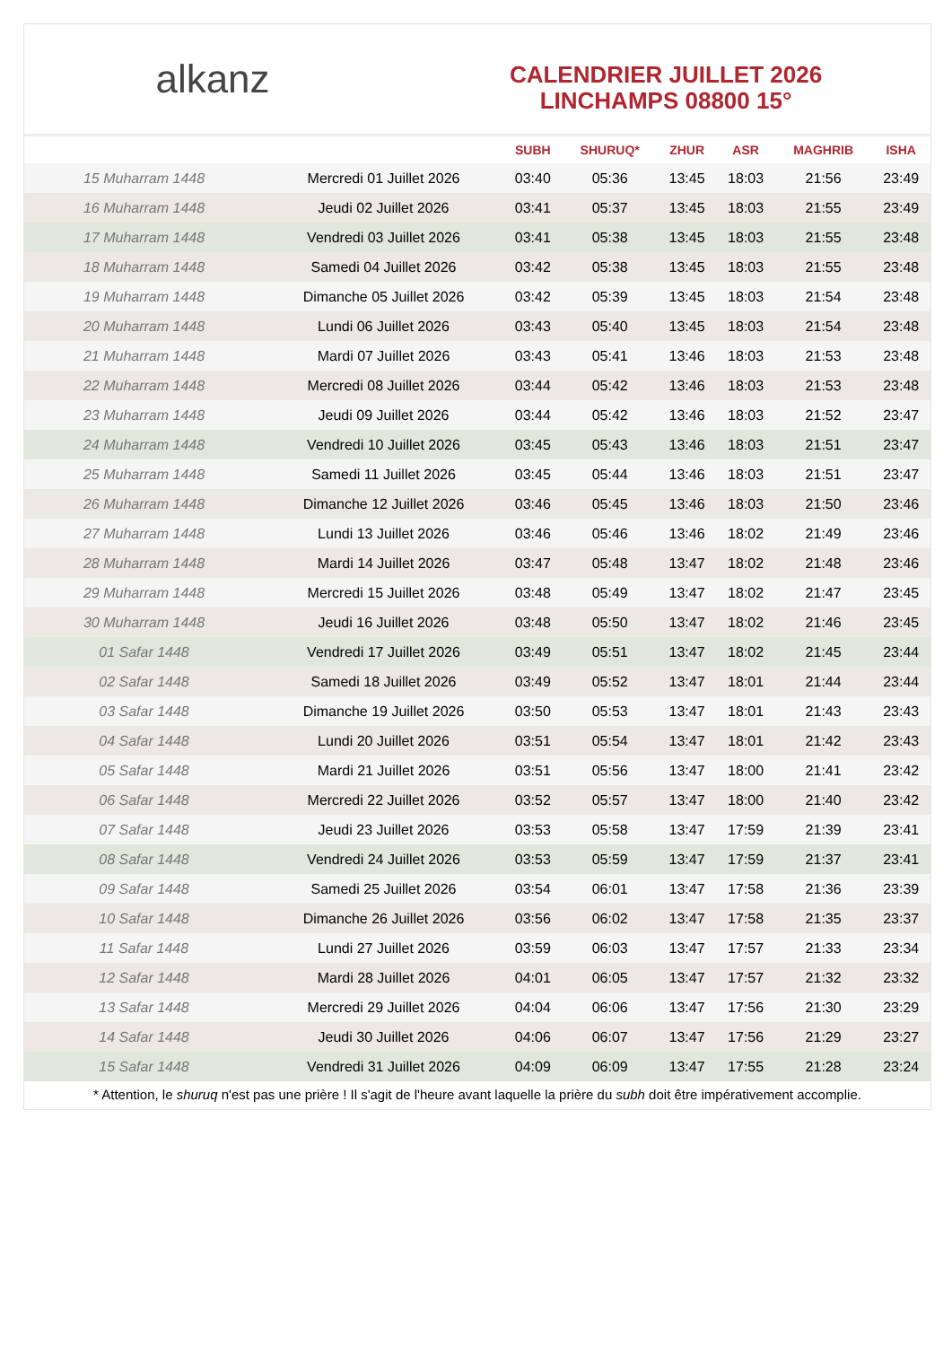alkanz
CALENDRIER JUILLET 2026
LINCHAMPS 08800 15°
| | | SUBH | SHURUQ* | ZHUR | ASR | MAGHRIB | ISHA |
| --- | --- | --- | --- | --- | --- | --- | --- |
| 15 Muharram 1448 | Mercredi 01 Juillet 2026 | 03:40 | 05:36 | 13:45 | 18:03 | 21:56 | 23:49 |
| 16 Muharram 1448 | Jeudi 02 Juillet 2026 | 03:41 | 05:37 | 13:45 | 18:03 | 21:55 | 23:49 |
| 17 Muharram 1448 | Vendredi 03 Juillet 2026 | 03:41 | 05:38 | 13:45 | 18:03 | 21:55 | 23:48 |
| 18 Muharram 1448 | Samedi 04 Juillet 2026 | 03:42 | 05:38 | 13:45 | 18:03 | 21:55 | 23:48 |
| 19 Muharram 1448 | Dimanche 05 Juillet 2026 | 03:42 | 05:39 | 13:45 | 18:03 | 21:54 | 23:48 |
| 20 Muharram 1448 | Lundi 06 Juillet 2026 | 03:43 | 05:40 | 13:45 | 18:03 | 21:54 | 23:48 |
| 21 Muharram 1448 | Mardi 07 Juillet 2026 | 03:43 | 05:41 | 13:46 | 18:03 | 21:53 | 23:48 |
| 22 Muharram 1448 | Mercredi 08 Juillet 2026 | 03:44 | 05:42 | 13:46 | 18:03 | 21:53 | 23:48 |
| 23 Muharram 1448 | Jeudi 09 Juillet 2026 | 03:44 | 05:42 | 13:46 | 18:03 | 21:52 | 23:47 |
| 24 Muharram 1448 | Vendredi 10 Juillet 2026 | 03:45 | 05:43 | 13:46 | 18:03 | 21:51 | 23:47 |
| 25 Muharram 1448 | Samedi 11 Juillet 2026 | 03:45 | 05:44 | 13:46 | 18:03 | 21:51 | 23:47 |
| 26 Muharram 1448 | Dimanche 12 Juillet 2026 | 03:46 | 05:45 | 13:46 | 18:03 | 21:50 | 23:46 |
| 27 Muharram 1448 | Lundi 13 Juillet 2026 | 03:46 | 05:46 | 13:46 | 18:02 | 21:49 | 23:46 |
| 28 Muharram 1448 | Mardi 14 Juillet 2026 | 03:47 | 05:48 | 13:47 | 18:02 | 21:48 | 23:46 |
| 29 Muharram 1448 | Mercredi 15 Juillet 2026 | 03:48 | 05:49 | 13:47 | 18:02 | 21:47 | 23:45 |
| 30 Muharram 1448 | Jeudi 16 Juillet 2026 | 03:48 | 05:50 | 13:47 | 18:02 | 21:46 | 23:45 |
| 01 Safar 1448 | Vendredi 17 Juillet 2026 | 03:49 | 05:51 | 13:47 | 18:02 | 21:45 | 23:44 |
| 02 Safar 1448 | Samedi 18 Juillet 2026 | 03:49 | 05:52 | 13:47 | 18:01 | 21:44 | 23:44 |
| 03 Safar 1448 | Dimanche 19 Juillet 2026 | 03:50 | 05:53 | 13:47 | 18:01 | 21:43 | 23:43 |
| 04 Safar 1448 | Lundi 20 Juillet 2026 | 03:51 | 05:54 | 13:47 | 18:01 | 21:42 | 23:43 |
| 05 Safar 1448 | Mardi 21 Juillet 2026 | 03:51 | 05:56 | 13:47 | 18:00 | 21:41 | 23:42 |
| 06 Safar 1448 | Mercredi 22 Juillet 2026 | 03:52 | 05:57 | 13:47 | 18:00 | 21:40 | 23:42 |
| 07 Safar 1448 | Jeudi 23 Juillet 2026 | 03:53 | 05:58 | 13:47 | 17:59 | 21:39 | 23:41 |
| 08 Safar 1448 | Vendredi 24 Juillet 2026 | 03:53 | 05:59 | 13:47 | 17:59 | 21:37 | 23:41 |
| 09 Safar 1448 | Samedi 25 Juillet 2026 | 03:54 | 06:01 | 13:47 | 17:58 | 21:36 | 23:39 |
| 10 Safar 1448 | Dimanche 26 Juillet 2026 | 03:56 | 06:02 | 13:47 | 17:58 | 21:35 | 23:37 |
| 11 Safar 1448 | Lundi 27 Juillet 2026 | 03:59 | 06:03 | 13:47 | 17:57 | 21:33 | 23:34 |
| 12 Safar 1448 | Mardi 28 Juillet 2026 | 04:01 | 06:05 | 13:47 | 17:57 | 21:32 | 23:32 |
| 13 Safar 1448 | Mercredi 29 Juillet 2026 | 04:04 | 06:06 | 13:47 | 17:56 | 21:30 | 23:29 |
| 14 Safar 1448 | Jeudi 30 Juillet 2026 | 04:06 | 06:07 | 13:47 | 17:56 | 21:29 | 23:27 |
| 15 Safar 1448 | Vendredi 31 Juillet 2026 | 04:09 | 06:09 | 13:47 | 17:55 | 21:28 | 23:24 |
* Attention, le shuruq n'est pas une prière ! Il s'agit de l'heure avant laquelle la prière du subh doit être impérativement accomplie.